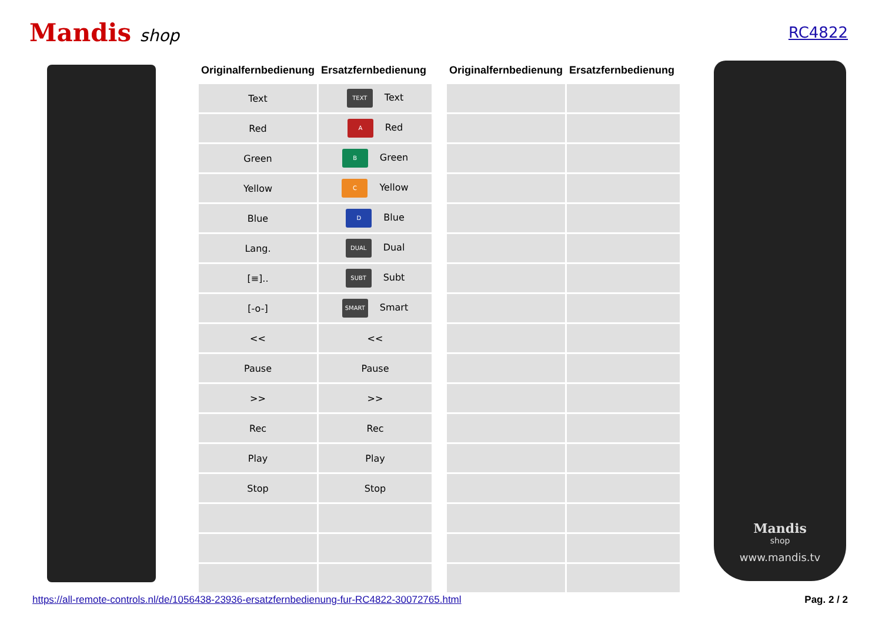Mandis shop RC4822
| Originalfernbedienung | Ersatzfernbedienung |
| --- | --- |
| Text | TEXT Text |
| Red | A Red |
| Green | B Green |
| Yellow | C Yellow |
| Blue | D Blue |
| Lang. | DUAL Dual |
| [≡].. | SUBT Subt |
| [-o-] | SMART Smart |
| << | << |
| Pause | Pause |
| >> | >> |
| Rec | Rec |
| Play | Play |
| Stop | Stop |
| Originalfernbedienung | Ersatzfernbedienung |
| --- | --- |
Mandis
shop
www.mandis.tv
https://all-remote-controls.nl/de/1056438-23936-ersatzfernbedienung-fur-RC4822-30072765.html Pag. 2 / 2